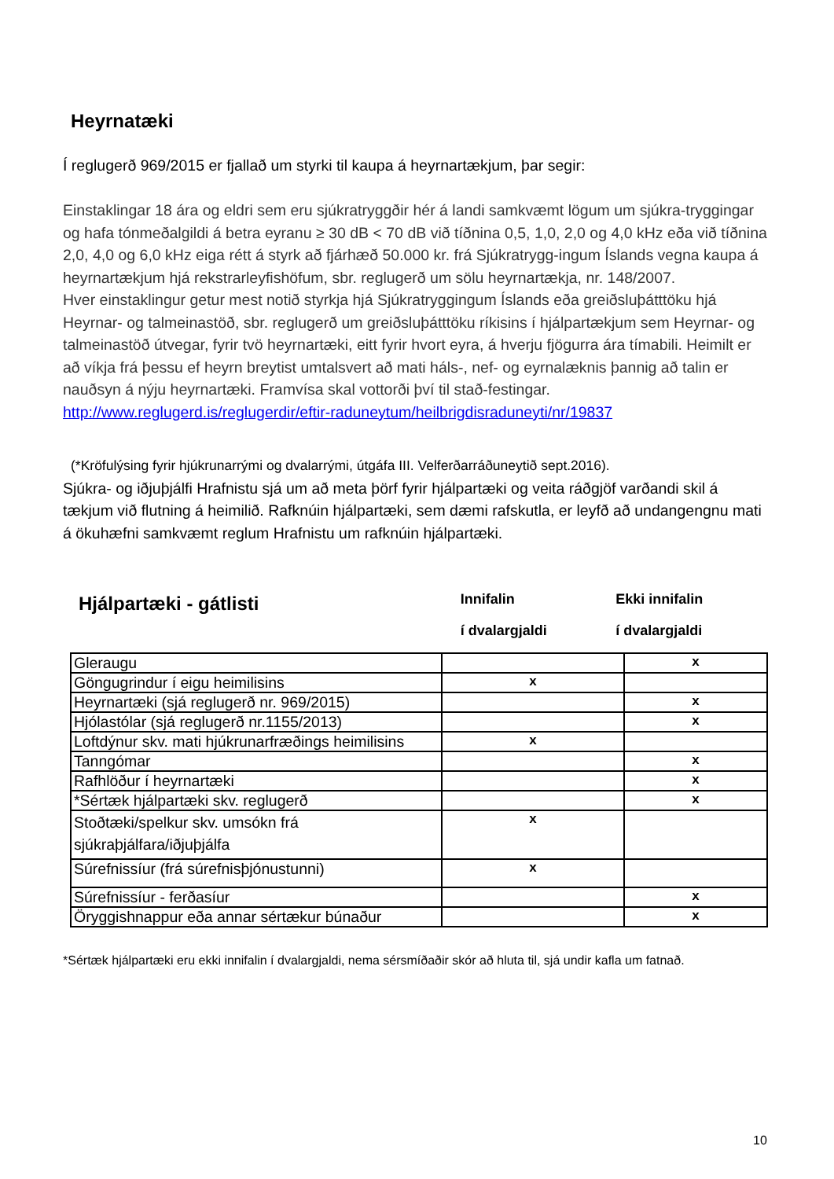Heyrnatæki
Í reglugerð 969/2015 er fjallað um styrki til kaupa á heyrnartækjum, þar segir:
Einstaklingar 18 ára og eldri sem eru sjúkratryggðir hér á landi samkvæmt lögum um sjúkra-tryggingar og hafa tónmeðalgildi á betra eyranu ≥ 30 dB < 70 dB við tíðnina 0,5, 1,0, 2,0 og 4,0 kHz eða við tíðnina 2,0, 4,0 og 6,0 kHz eiga rétt á styrk að fjárhæð 50.000 kr. frá Sjúkratrygg-ingum Íslands vegna kaupa á heyrnartækjum hjá rekstrarleyfishöfum, sbr. reglugerð um sölu heyrnartækja, nr. 148/2007.
Hver einstaklingur getur mest notið styrkja hjá Sjúkratryggingum Íslands eða greiðsluþátttöku hjá Heyrnar- og talmeinastöð, sbr. reglugerð um greiðsluþátttöku ríkisins í hjálpartækjum sem Heyrnar- og talmeinastöð útvegar, fyrir tvö heyrnartæki, eitt fyrir hvort eyra, á hverju fjögurra ára tímabili. Heimilt er að víkja frá þessu ef heyrn breytist umtalsvert að mati háls-, nef- og eyrnalæknis þannig að talin er nauðsyn á nýju heyrnartæki. Framvísa skal vottorði því til stað-festingar.
http://www.reglugerd.is/reglugerdir/eftir-raduneytum/heilbrigdisraduneyti/nr/19837
(*Kröfulýsing fyrir hjúkrunarrými og dvalarrými, útgáfa III. Velferðarráðuneytið sept.2016).
Sjúkra- og iðjuþjálfi Hrafnistu sjá um að meta þörf fyrir hjálpartæki og veita ráðgjöf varðandi skil á tækjum við flutning á heimilið. Rafknúin hjálpartæki, sem dæmi rafskutla, er leyfð að undangengnu mati á ökuhæfni samkvæmt reglum Hrafnistu um rafknúin hjálpartæki.
Hjálpartæki - gátlisti
Innifalin
í dvalargjaldi
Ekki innifalin
í dvalargjaldi
| Gleraugu | | x |
| Göngugrindur í eigu heimilisins | x | |
| Heyrnartæki (sjá reglugerð nr. 969/2015) | | x |
| Hjólastólar (sjá reglugerð nr.1155/2013) | | x |
| Loftdýnur skv. mati hjúkrunarfræðings heimilisins | x | |
| Tanngómar | | x |
| Rafhlöður í heyrnartæki | | x |
| *Sértæk hjálpartæki skv. reglugerð | | x |
| Stoðtæki/spelkur skv. umsókn frá sjúkraþjálfara/iðjuþjálfa | x | |
| Súrefnissíur (frá súrefnisþjónustunni) | x | |
| Súrefnissíur - ferðasíur | | x |
| Öryggishnappur eða annar sértækur búnaður | | x |
*Sértæk hjálpartæki eru ekki innifalin í dvalargjaldi, nema sérsmíðaðir skór að hluta til, sjá undir kafla um fatnað.
10